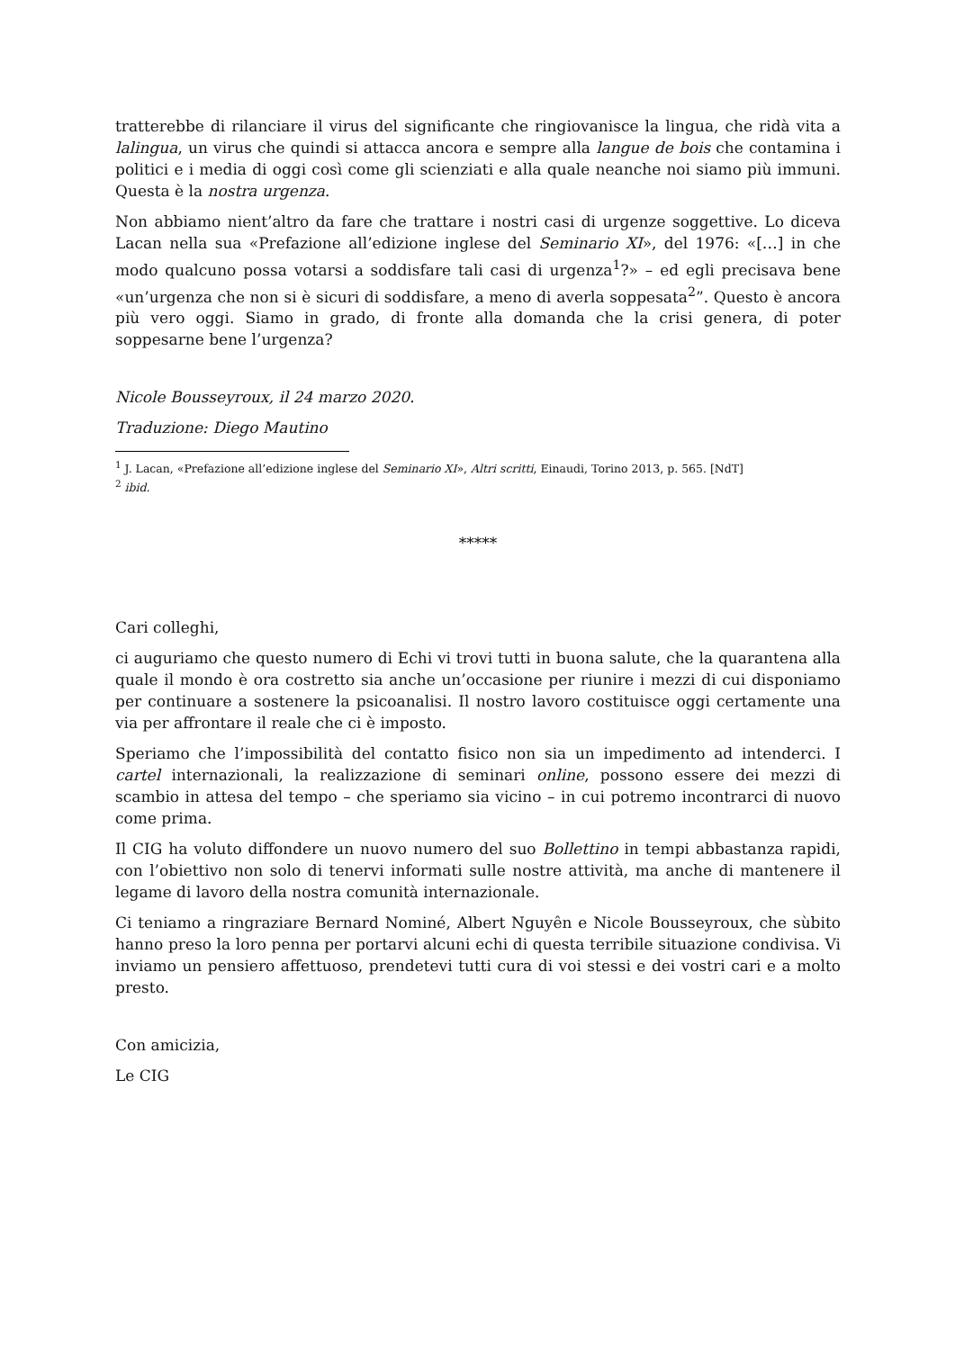tratterebbe di rilanciare il virus del significante che ringiovanisce la lingua, che ridà vita a lalingua, un virus che quindi si attacca ancora e sempre alla langue de bois che contamina i politici e i media di oggi così come gli scienziati e alla quale neanche noi siamo più immuni. Questa è la nostra urgenza.
Non abbiamo nient’altro da fare che trattare i nostri casi di urgenze soggettive. Lo diceva Lacan nella sua «Prefazione all’edizione inglese del Seminario XI», del 1976: «[…] in che modo qualcuno possa votarsi a soddisfare tali casi di urgenza<sup>1</sup>?» – ed egli precisava bene «un’urgenza che non si è sicuri di soddisfare, a meno di averla soppesata<sup>2</sup>”. Questo è ancora più vero oggi. Siamo in grado, di fronte alla domanda che la crisi genera, di poter soppesarne bene l’urgenza?
Nicole Bousseyroux, il 24 marzo 2020.
Traduzione: Diego Mautino
<sup>1</sup> J. Lacan, «Prefazione all’edizione inglese del Seminario XI», Altri scritti, Einaudi, Torino 2013, p. 565. [NdT]
<sup>2</sup> ibid.
*****
Cari colleghi,
ci auguriamo che questo numero di Echi vi trovi tutti in buona salute, che la quarantena alla quale il mondo è ora costretto sia anche un’occasione per riunire i mezzi di cui disponiamo per continuare a sostenere la psicoanalisi. Il nostro lavoro costituisce oggi certamente una via per affrontare il reale che ci è imposto.
Speriamo che l’impossibilità del contatto fisico non sia un impedimento ad intenderci. I cartel internazionali, la realizzazione di seminari online, possono essere dei mezzi di scambio in attesa del tempo – che speriamo sia vicino – in cui potremo incontrarci di nuovo come prima.
Il CIG ha voluto diffondere un nuovo numero del suo Bollettino in tempi abbastanza rapidi, con l’obiettivo non solo di tenervi informati sulle nostre attività, ma anche di mantenere il legame di lavoro della nostra comunità internazionale.
Ci teniamo a ringraziare Bernard Nominé, Albert Nguyên e Nicole Bousseyroux, che sùbito hanno preso la loro penna per portarvi alcuni echi di questa terribile situazione condivisa. Vi inviamo un pensiero affettuoso, prendetevi tutti cura di voi stessi e dei vostri cari e a molto presto.
Con amicizia,
Le CIG